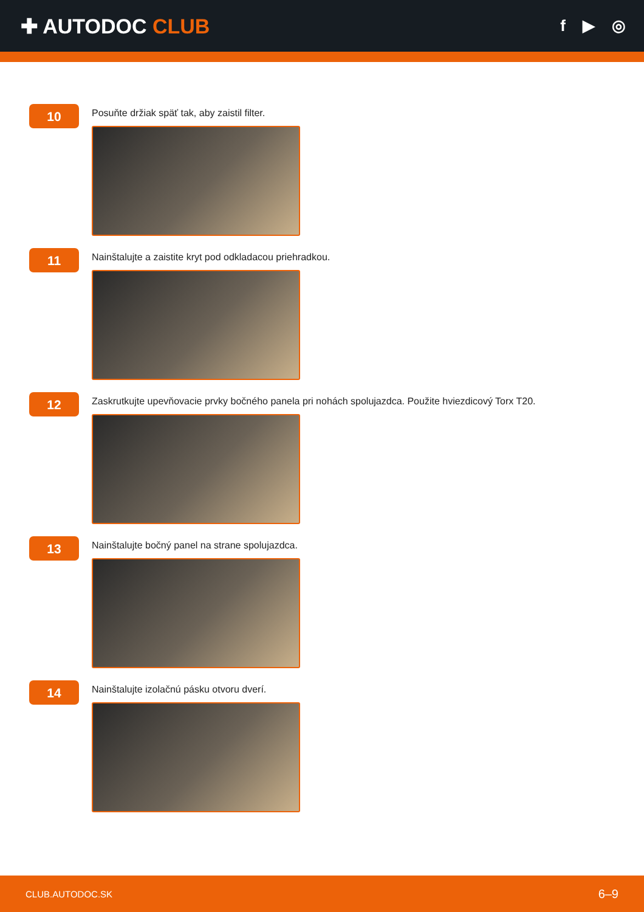✚ AUTODOC CLUB
f ▶ ◎
10
Posuňte držiak späť tak, aby zaistil filter.
11
Nainštalujte a zaistite kryt pod odkladacou priehradkou.
12
Zaskrutkujte upevňovacie prvky bočného panela pri nohách spolujazdca. Použite hviezdicový Torx T20.
13
Nainštalujte bočný panel na strane spolujazdca.
14
Nainštalujte izolačnú pásku otvoru dverí.
CLUB.AUTODOC.SK 6–9